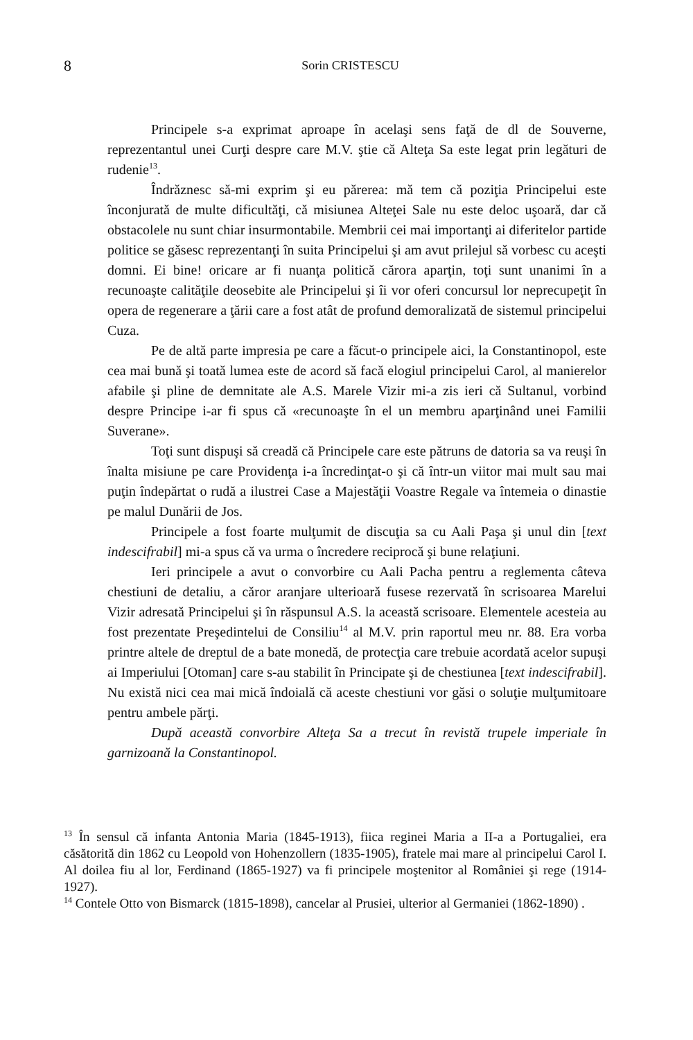8
Sorin CRISTESCU
Principele s-a exprimat aproape în acelaşi sens faţă de dl de Souverne, reprezentantul unei Curţi despre care M.V. ştie că Alteţa Sa este legat prin legături de rudenie<sup>13</sup>.
Îndrăznesc să-mi exprim şi eu părerea: mă tem că poziţia Principelui este înconjurată de multe dificultăţi, că misiunea Alteţei Sale nu este deloc uşoară, dar că obstacolele nu sunt chiar insurmontabile. Membrii cei mai importanţi ai diferitelor partide politice se găsesc reprezentanţi în suita Principelui şi am avut prilejul să vorbesc cu aceşti domni. Ei bine! oricare ar fi nuanţa politică cărora aparţin, toţi sunt unanimi în a recunoaşte calităţile deosebite ale Principelui şi îi vor oferi concursul lor neprecupeţit în opera de regenerare a ţării care a fost atât de profund demoralizată de sistemul principelui Cuza.
Pe de altă parte impresia pe care a făcut-o principele aici, la Constantinopol, este cea mai bună şi toată lumea este de acord să facă elogiul principelui Carol, al manierelor afabile şi pline de demnitate ale A.S. Marele Vizir mi-a zis ieri că Sultanul, vorbind despre Principe i-ar fi spus că «recunoaşte în el un membru aparţinând unei Familii Suverane».
Toţi sunt dispuşi să creadă că Principele care este pătruns de datoria sa va reuşi în înalta misiune pe care Providenţa i-a încredinţat-o şi că într-un viitor mai mult sau mai puţin îndepărtat o rudă a ilustrei Case a Majestăţii Voastre Regale va întemeia o dinastie pe malul Dunării de Jos.
Principele a fost foarte mulţumit de discuţia sa cu Aali Paşa şi unul din [text indescifrabil] mi-a spus că va urma o încredere reciprocă şi bune relaţiuni.
Ieri principele a avut o convorbire cu Aali Pacha pentru a reglementa câteva chestiuni de detaliu, a căror aranjare ulterioară fusese rezervată în scrisoarea Marelui Vizir adresată Principelui şi în răspunsul A.S. la această scrisoare. Elementele acesteia au fost prezentate Preşedintelui de Consiliu<sup>14</sup> al M.V. prin raportul meu nr. 88. Era vorba printre altele de dreptul de a bate monedă, de protecţia care trebuie acordată acelor supuşi ai Imperiului [Otoman] care s-au stabilit în Principate şi de chestiunea [text indescifrabil]. Nu există nici cea mai mică îndoială că aceste chestiuni vor găsi o soluţie mulţumitoare pentru ambele părţi.
După această convorbire Alteţa Sa a trecut în revistă trupele imperiale în garnizoană la Constantinopol.
<sup>13</sup> În sensul că infanta Antonia Maria (1845-1913), fiica reginei Maria a II-a a Portugaliei, era căsătorită din 1862 cu Leopold von Hohenzollern (1835-1905), fratele mai mare al principelui Carol I. Al doilea fiu al lor, Ferdinand (1865-1927) va fi principele moştenitor al României şi rege (1914-1927).
<sup>14</sup> Contele Otto von Bismarck (1815-1898), cancelar al Prusiei, ulterior al Germaniei (1862-1890) .